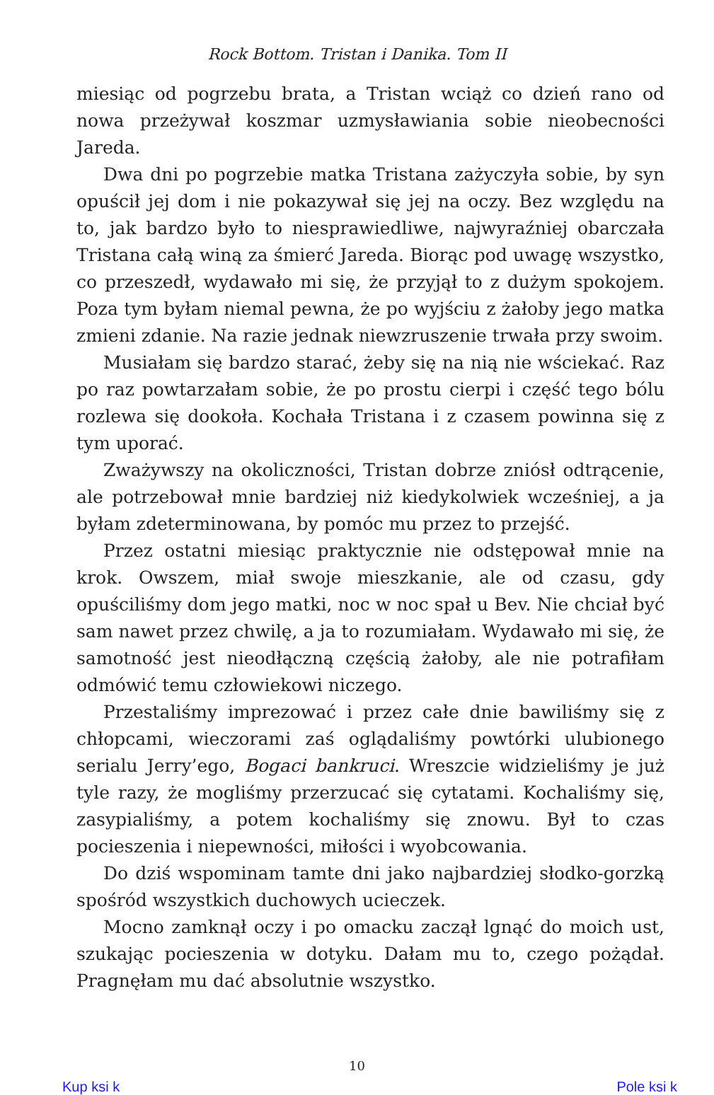Rock Bottom. Tristan i Danika. Tom II
miesiąc od pogrzebu brata, a Tristan wciąż co dzień rano od nowa przeżywał koszmar uzmysławiania sobie nieobecności Jareda.
Dwa dni po pogrzebie matka Tristana zażyczyła sobie, by syn opuścił jej dom i nie pokazywał się jej na oczy. Bez względu na to, jak bardzo było to niesprawiedliwe, najwyraźniej obarczała Tristana całą winą za śmierć Jareda. Biorąc pod uwagę wszystko, co przeszedł, wydawało mi się, że przyjął to z dużym spokojem. Poza tym byłam niemal pewna, że po wyjściu z żałoby jego matka zmieni zdanie. Na razie jednak niewzruszenie trwała przy swoim.
Musiałam się bardzo starać, żeby się na nią nie wściekać. Raz po raz powtarzałam sobie, że po prostu cierpi i część tego bólu rozlewa się dookoła. Kochała Tristana i z czasem powinna się z tym uporać.
Zważywszy na okoliczności, Tristan dobrze zniósł odtrącenie, ale potrzebował mnie bardziej niż kiedykolwiek wcześniej, a ja byłam zdeterminowana, by pomóc mu przez to przejść.
Przez ostatni miesiąc praktycznie nie odstępował mnie na krok. Owszem, miał swoje mieszkanie, ale od czasu, gdy opuściliśmy dom jego matki, noc w noc spał u Bev. Nie chciał być sam nawet przez chwilę, a ja to rozumiałam. Wydawało mi się, że samotność jest nieodłączną częścią żałoby, ale nie potrafiłam odmówić temu człowiekowi niczego.
Przestaliśmy imprezować i przez całe dnie bawiliśmy się z chłopcami, wieczorami zaś oglądaliśmy powtórki ulubionego serialu Jerry’ego, Bogaci bankruci. Wreszcie widzieliśmy je już tyle razy, że mogliśmy przerzucać się cytatami. Kochaliśmy się, zasypialiśmy, a potem kochaliśmy się znowu. Był to czas pocieszenia i niepewności, miłości i wyobcowania.
Do dziś wspominam tamte dni jako najbardziej słodko-gorzką spośród wszystkich duchowych ucieczek.
Mocno zamknął oczy i po omacku zaczął lgnąć do moich ust, szukając pocieszenia w dotyku. Dałam mu to, czego pożądał. Pragnęłam mu dać absolutnie wszystko.
10
Kup ksi k Pole ksi k